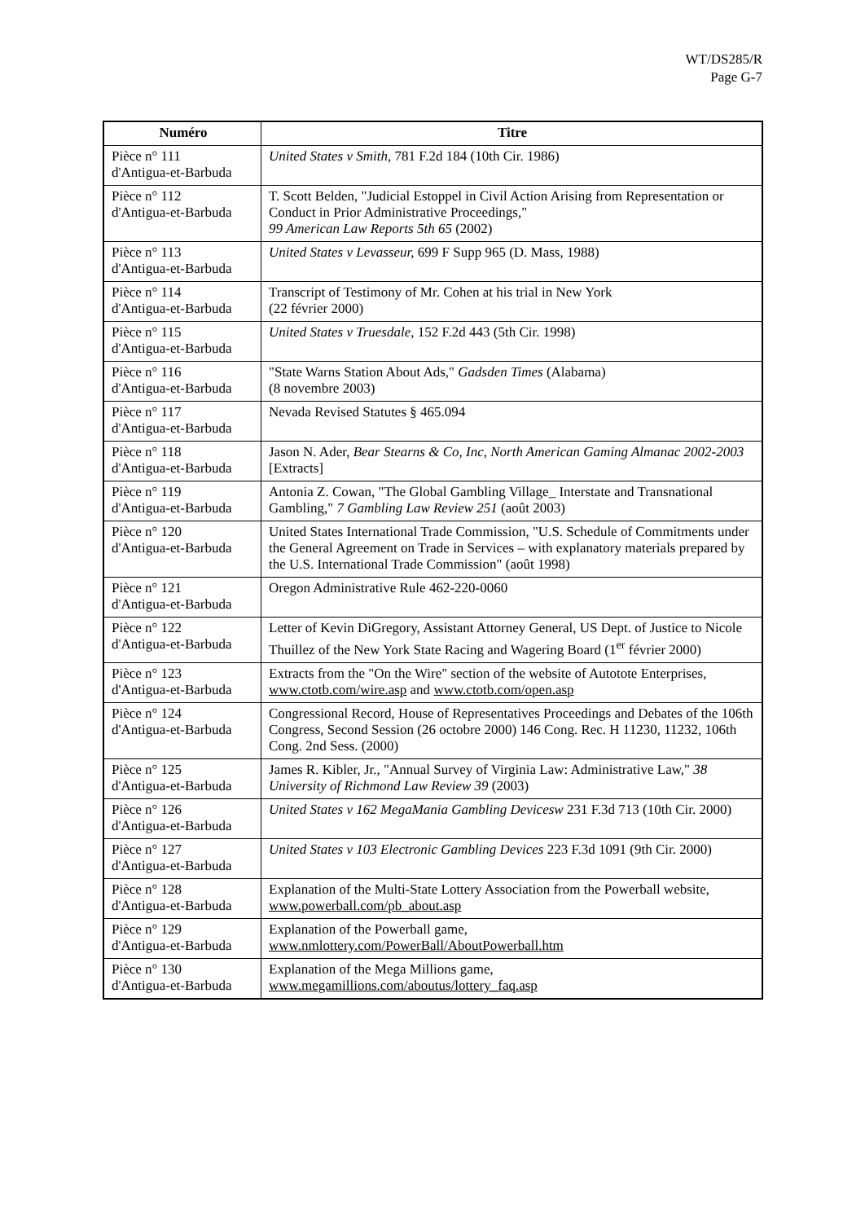WT/DS285/R
Page G-7
| Numéro | Titre |
| --- | --- |
| Pièce n° 111 d'Antigua-et-Barbuda | United States v Smith, 781 F.2d 184 (10th Cir. 1986) |
| Pièce n° 112 d'Antigua-et-Barbuda | T. Scott Belden, "Judicial Estoppel in Civil Action Arising from Representation or Conduct in Prior Administrative Proceedings," 99 American Law Reports 5th 65 (2002) |
| Pièce n° 113 d'Antigua-et-Barbuda | United States v Levasseur, 699 F Supp 965 (D. Mass, 1988) |
| Pièce n° 114 d'Antigua-et-Barbuda | Transcript of Testimony of Mr. Cohen at his trial in New York (22 février 2000) |
| Pièce n° 115 d'Antigua-et-Barbuda | United States v Truesdale, 152 F.2d 443 (5th Cir. 1998) |
| Pièce n° 116 d'Antigua-et-Barbuda | "State Warns Station About Ads," Gadsden Times (Alabama) (8 novembre 2003) |
| Pièce n° 117 d'Antigua-et-Barbuda | Nevada Revised Statutes § 465.094 |
| Pièce n° 118 d'Antigua-et-Barbuda | Jason N. Ader, Bear Stearns & Co, Inc, North American Gaming Almanac 2002-2003 [Extracts] |
| Pièce n° 119 d'Antigua-et-Barbuda | Antonia Z. Cowan, "The Global Gambling Village_ Interstate and Transnational Gambling," 7 Gambling Law Review 251 (août 2003) |
| Pièce n° 120 d'Antigua-et-Barbuda | United States International Trade Commission, "U.S. Schedule of Commitments under the General Agreement on Trade in Services – with explanatory materials prepared by the U.S. International Trade Commission" (août 1998) |
| Pièce n° 121 d'Antigua-et-Barbuda | Oregon Administrative Rule 462-220-0060 |
| Pièce n° 122 d'Antigua-et-Barbuda | Letter of Kevin DiGregory, Assistant Attorney General, US Dept. of Justice to Nicole Thuillez of the New York State Racing and Wagering Board (1<sup>er</sup> février 2000) |
| Pièce n° 123 d'Antigua-et-Barbuda | Extracts from the "On the Wire" section of the website of Autotote Enterprises, www.ctotb.com/wire.asp and www.ctotb.com/open.asp |
| Pièce n° 124 d'Antigua-et-Barbuda | Congressional Record, House of Representatives Proceedings and Debates of the 106th Congress, Second Session (26 octobre 2000) 146 Cong. Rec. H 11230, 11232, 106th Cong. 2nd Sess. (2000) |
| Pièce n° 125 d'Antigua-et-Barbuda | James R. Kibler, Jr., "Annual Survey of Virginia Law: Administrative Law," 38 University of Richmond Law Review 39 (2003) |
| Pièce n° 126 d'Antigua-et-Barbuda | United States v 162 MegaMania Gambling Devicesw 231 F.3d 713 (10th Cir. 2000) |
| Pièce n° 127 d'Antigua-et-Barbuda | United States v 103 Electronic Gambling Devices 223 F.3d 1091 (9th Cir. 2000) |
| Pièce n° 128 d'Antigua-et-Barbuda | Explanation of the Multi-State Lottery Association from the Powerball website, www.powerball.com/pb_about.asp |
| Pièce n° 129 d'Antigua-et-Barbuda | Explanation of the Powerball game, www.nmlottery.com/PowerBall/AboutPowerball.htm |
| Pièce n° 130 d'Antigua-et-Barbuda | Explanation of the Mega Millions game, www.megamillions.com/aboutus/lottery_faq.asp |